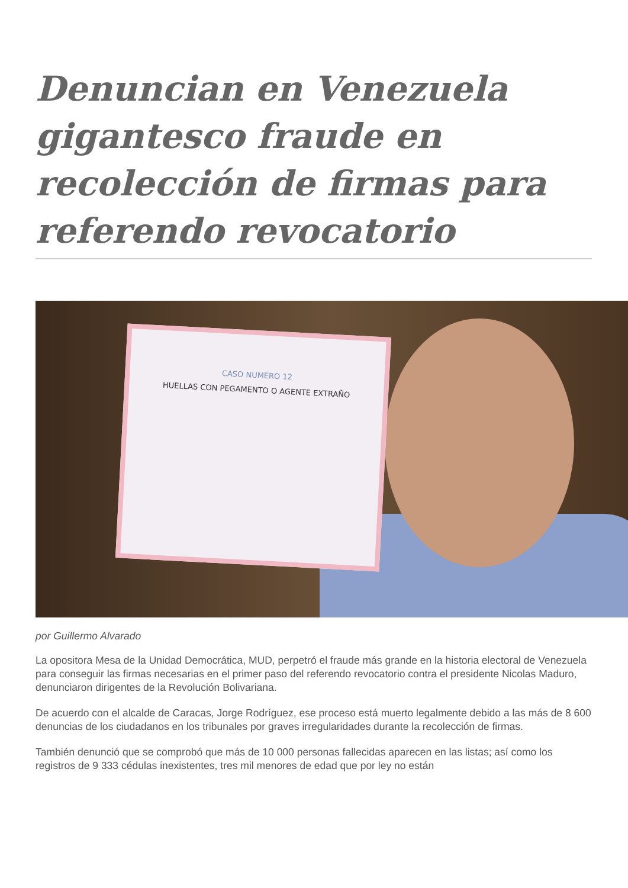Denuncian en Venezuela gigantesco fraude en recolección de firmas para referendo revocatorio
CASO NUMERO 12
HUELLAS CON PEGAMENTO O AGENTE EXTRAÑO
por Guillermo Alvarado
La opositora Mesa de la Unidad Democrática, MUD, perpetró el fraude más grande en la historia electoral de Venezuela para conseguir las firmas necesarias en el primer paso del referendo revocatorio contra el presidente Nicolas Maduro, denunciaron dirigentes de la Revolución Bolivariana.
De acuerdo con el alcalde de Caracas, Jorge Rodríguez, ese proceso está muerto legalmente debido a las más de 8 600 denuncias de los ciudadanos en los tribunales por graves irregularidades durante la recolección de firmas.
También denunció que se comprobó que más de 10 000 personas fallecidas aparecen en las listas; así como los registros de 9 333 cédulas inexistentes, tres mil menores de edad que por ley no están